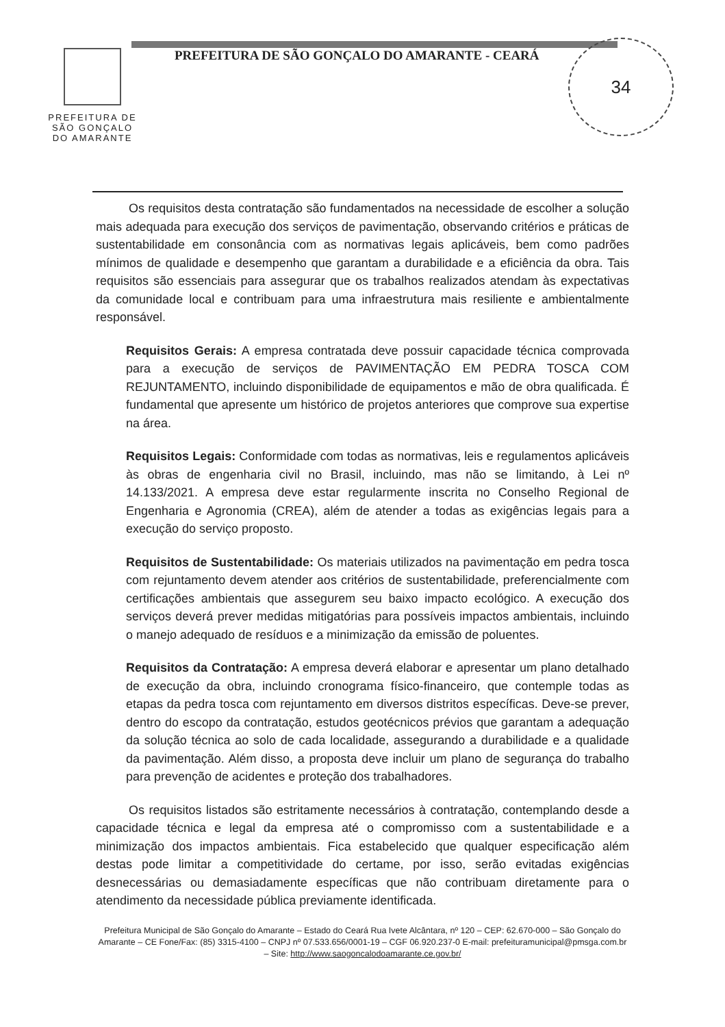34
PREFEITURA DE
SÃO GONÇALO
DO AMARANTE
PREFEITURA DE SÃO GONÇALO DO AMARANTE - CEARÁ
Os requisitos desta contratação são fundamentados na necessidade de escolher a solução mais adequada para execução dos serviços de pavimentação, observando critérios e práticas de sustentabilidade em consonância com as normativas legais aplicáveis, bem como padrões mínimos de qualidade e desempenho que garantam a durabilidade e a eficiência da obra. Tais requisitos são essenciais para assegurar que os trabalhos realizados atendam às expectativas da comunidade local e contribuam para uma infraestrutura mais resiliente e ambientalmente responsável.
Requisitos Gerais: A empresa contratada deve possuir capacidade técnica comprovada para a execução de serviços de PAVIMENTAÇÃO EM PEDRA TOSCA COM REJUNTAMENTO, incluindo disponibilidade de equipamentos e mão de obra qualificada. É fundamental que apresente um histórico de projetos anteriores que comprove sua expertise na área.
Requisitos Legais: Conformidade com todas as normativas, leis e regulamentos aplicáveis às obras de engenharia civil no Brasil, incluindo, mas não se limitando, à Lei nº 14.133/2021. A empresa deve estar regularmente inscrita no Conselho Regional de Engenharia e Agronomia (CREA), além de atender a todas as exigências legais para a execução do serviço proposto.
Requisitos de Sustentabilidade: Os materiais utilizados na pavimentação em pedra tosca com rejuntamento devem atender aos critérios de sustentabilidade, preferencialmente com certificações ambientais que assegurem seu baixo impacto ecológico. A execução dos serviços deverá prever medidas mitigatórias para possíveis impactos ambientais, incluindo o manejo adequado de resíduos e a minimização da emissão de poluentes.
Requisitos da Contratação: A empresa deverá elaborar e apresentar um plano detalhado de execução da obra, incluindo cronograma físico-financeiro, que contemple todas as etapas da pedra tosca com rejuntamento em diversos distritos específicas. Deve-se prever, dentro do escopo da contratação, estudos geotécnicos prévios que garantam a adequação da solução técnica ao solo de cada localidade, assegurando a durabilidade e a qualidade da pavimentação. Além disso, a proposta deve incluir um plano de segurança do trabalho para prevenção de acidentes e proteção dos trabalhadores.
Os requisitos listados são estritamente necessários à contratação, contemplando desde a capacidade técnica e legal da empresa até o compromisso com a sustentabilidade e a minimização dos impactos ambientais. Fica estabelecido que qualquer especificação além destas pode limitar a competitividade do certame, por isso, serão evitadas exigências desnecessárias ou demasiadamente específicas que não contribuam diretamente para o atendimento da necessidade pública previamente identificada.
Prefeitura Municipal de São Gonçalo do Amarante – Estado do Ceará Rua Ivete Alcântara, nº 120 – CEP: 62.670-000 – São Gonçalo do Amarante – CE Fone/Fax: (85) 3315-4100 – CNPJ nº 07.533.656/0001-19 – CGF 06.920.237-0 E-mail: prefeituramunicipal@pmsga.com.br – Site: http://www.saogoncalodoamarante.ce.gov.br/